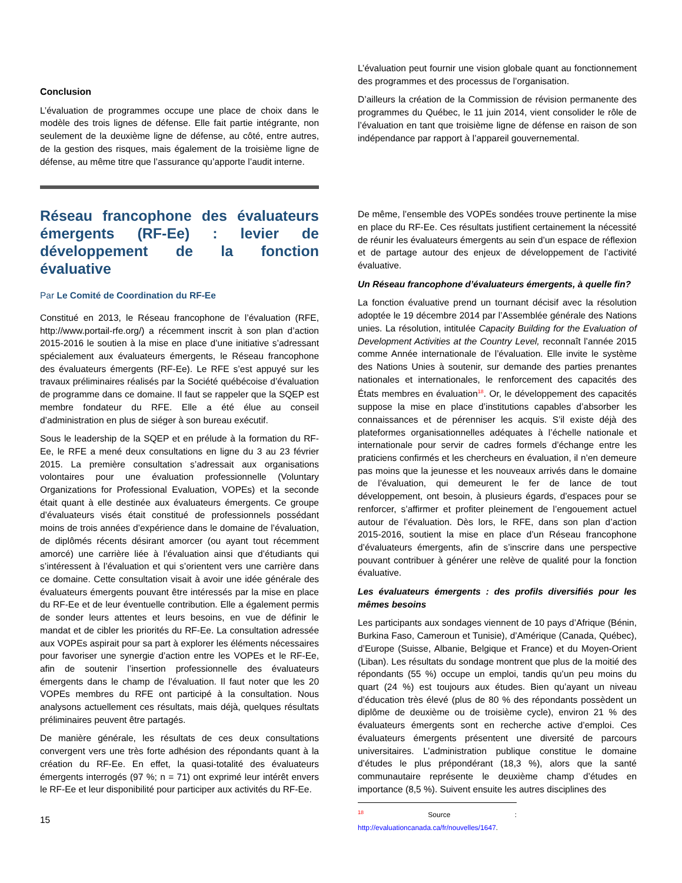Conclusion
L’évaluation de programmes occupe une place de choix dans le modèle des trois lignes de défense. Elle fait partie intégrante, non seulement de la deuxième ligne de défense, au côté, entre autres, de la gestion des risques, mais également de la troisième ligne de défense, au même titre que l’assurance qu’apporte l’audit interne.
Réseau francophone des évaluateurs émergents (RF-Ee) : levier de développement de la fonction évaluative
Par Le Comité de Coordination du RF-Ee
Constitué en 2013, le Réseau francophone de l’évaluation (RFE, http://www.portail-rfe.org/) a récemment inscrit à son plan d’action 2015-2016 le soutien à la mise en place d’une initiative s’adressant spécialement aux évaluateurs émergents, le Réseau francophone des évaluateurs émergents (RF-Ee). Le RFE s’est appuyé sur les travaux préliminaires réalisés par la Société québécoise d’évaluation de programme dans ce domaine. Il faut se rappeler que la SQEP est membre fondateur du RFE. Elle a été élue au conseil d’administration en plus de siéger à son bureau exécutif.
Sous le leadership de la SQEP et en prélude à la formation du RF-Ee, le RFE a mené deux consultations en ligne du 3 au 23 février 2015. La première consultation s’adressait aux organisations volontaires pour une évaluation professionnelle (Voluntary Organizations for Professional Evaluation, VOPEs) et la seconde était quant à elle destinée aux évaluateurs émergents. Ce groupe d’évaluateurs visés était constitué de professionnels possédant moins de trois années d’expérience dans le domaine de l’évaluation, de diplômés récents désirant amorcer (ou ayant tout récemment amorcé) une carrière liée à l’évaluation ainsi que d’étudiants qui s’intéressent à l’évaluation et qui s’orientent vers une carrière dans ce domaine. Cette consultation visait à avoir une idée générale des évaluateurs émergents pouvant être intéressés par la mise en place du RF-Ee et de leur éventuelle contribution. Elle a également permis de sonder leurs attentes et leurs besoins, en vue de définir le mandat et de cibler les priorités du RF-Ee. La consultation adressée aux VOPEs aspirait pour sa part à explorer les éléments nécessaires pour favoriser une synergie d’action entre les VOPEs et le RF-Ee, afin de soutenir l’insertion professionnelle des évaluateurs émergents dans le champ de l’évaluation. Il faut noter que les 20 VOPEs membres du RFE ont participé à la consultation. Nous analysons actuellement ces résultats, mais déjà, quelques résultats préliminaires peuvent être partagés.
De manière générale, les résultats de ces deux consultations convergent vers une très forte adhésion des répondants quant à la création du RF-Ee. En effet, la quasi-totalité des évaluateurs émergents interrogés (97 %; n = 71) ont exprimé leur intérêt envers le RF-Ee et leur disponibilité pour participer aux activités du RF-Ee.
15
L’évaluation peut fournir une vision globale quant au fonctionnement des programmes et des processus de l’organisation.
D’ailleurs la création de la Commission de révision permanente des programmes du Québec, le 11 juin 2014, vient consolider le rôle de l’évaluation en tant que troisième ligne de défense en raison de son indépendance par rapport à l’appareil gouvernemental.
De même, l’ensemble des VOPEs sondées trouve pertinente la mise en place du RF-Ee. Ces résultats justifient certainement la nécessité de réunir les évaluateurs émergents au sein d’un espace de réflexion et de partage autour des enjeux de développement de l’activité évaluative.
Un Réseau francophone d’évaluateurs émergents, à quelle fin?
La fonction évaluative prend un tournant décisif avec la résolution adoptée le 19 décembre 2014 par l’Assemblée générale des Nations unies. La résolution, intitulée Capacity Building for the Evaluation of Development Activities at the Country Level, reconnaît l’année 2015 comme Année internationale de l’évaluation. Elle invite le système des Nations Unies à soutenir, sur demande des parties prenantes nationales et internationales, le renforcement des capacités des États membres en évaluation<sup>18</sup>. Or, le développement des capacités suppose la mise en place d’institutions capables d’absorber les connaissances et de pérenniser les acquis. S’il existe déjà des plateformes organisationnelles adéquates à l’échelle nationale et internationale pour servir de cadres formels d’échange entre les praticiens confirmés et les chercheurs en évaluation, il n’en demeure pas moins que la jeunesse et les nouveaux arrivés dans le domaine de l’évaluation, qui demeurent le fer de lance de tout développement, ont besoin, à plusieurs égards, d’espaces pour se renforcer, s’affirmer et profiter pleinement de l’engouement actuel autour de l’évaluation. Dès lors, le RFE, dans son plan d’action 2015-2016, soutient la mise en place d’un Réseau francophone d’évaluateurs émergents, afin de s’inscrire dans une perspective pouvant contribuer à générer une relève de qualité pour la fonction évaluative.
Les évaluateurs émergents : des profils diversifiés pour les mêmes besoins
Les participants aux sondages viennent de 10 pays d’Afrique (Bénin, Burkina Faso, Cameroun et Tunisie), d’Amérique (Canada, Québec), d’Europe (Suisse, Albanie, Belgique et France) et du Moyen-Orient (Liban). Les résultats du sondage montrent que plus de la moitié des répondants (55 %) occupe un emploi, tandis qu’un peu moins du quart (24 %) est toujours aux études. Bien qu’ayant un niveau d’éducation très élevé (plus de 80 % des répondants possèdent un diplôme de deuxième ou de troisième cycle), environ 21 % des évaluateurs émergents sont en recherche active d’emploi. Ces évaluateurs émergents présentent une diversité de parcours universitaires. L’administration publique constitue le domaine d’études le plus prépondérant (18,3 %), alors que la santé communautaire représente le deuxième champ d’études en importance (8,5 %). Suivent ensuite les autres disciplines des
<sup>18</sup> Source : http://evaluationcanada.ca/fr/nouvelles/1647.